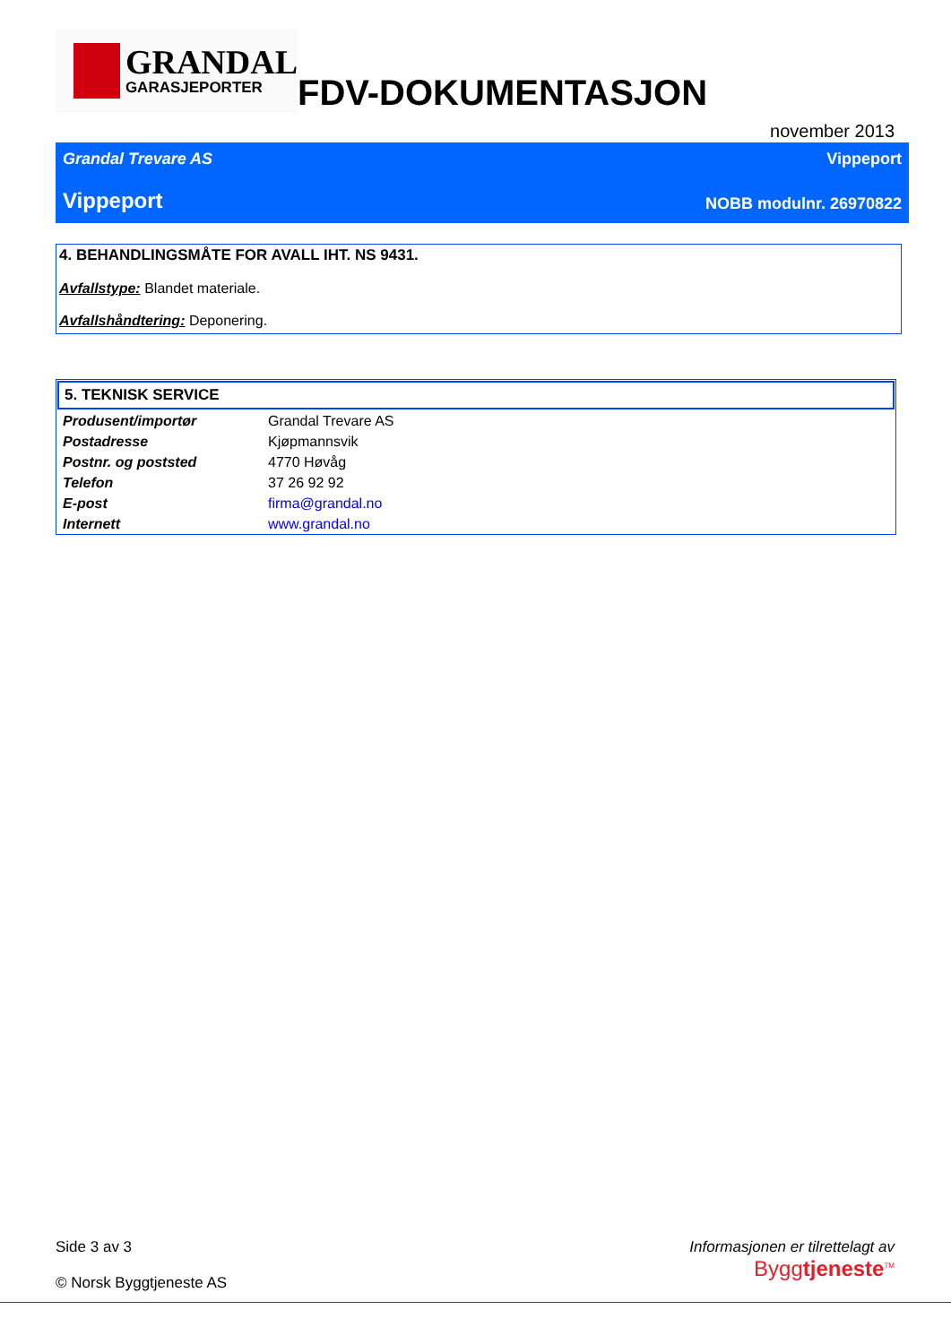GRANDAL
GARASJEPORTER
FDV-DOKUMENTASJON
november 2013
Grandal Trevare AS Vippeport
Vippeport NOBB modulnr. 26970822
4. BEHANDLINGSMÅTE FOR AVALL IHT. NS 9431.
Avfallstype: Blandet materiale.
Avfallshåndtering: Deponering.
5. TEKNISK SERVICE
| Produsent/importør | Grandal Trevare AS |
| Postadresse | Kjøpmannsvik |
| Postnr. og poststed | 4770 Høvåg |
| Telefon | 37 26 92 92 |
| E-post | firma@grandal.no |
| Internett | www.grandal.no |
Side 3 av 3
© Norsk Byggtjeneste AS
Informasjonen er tilrettelagt av
Byggtjeneste<sup>TM</sup>